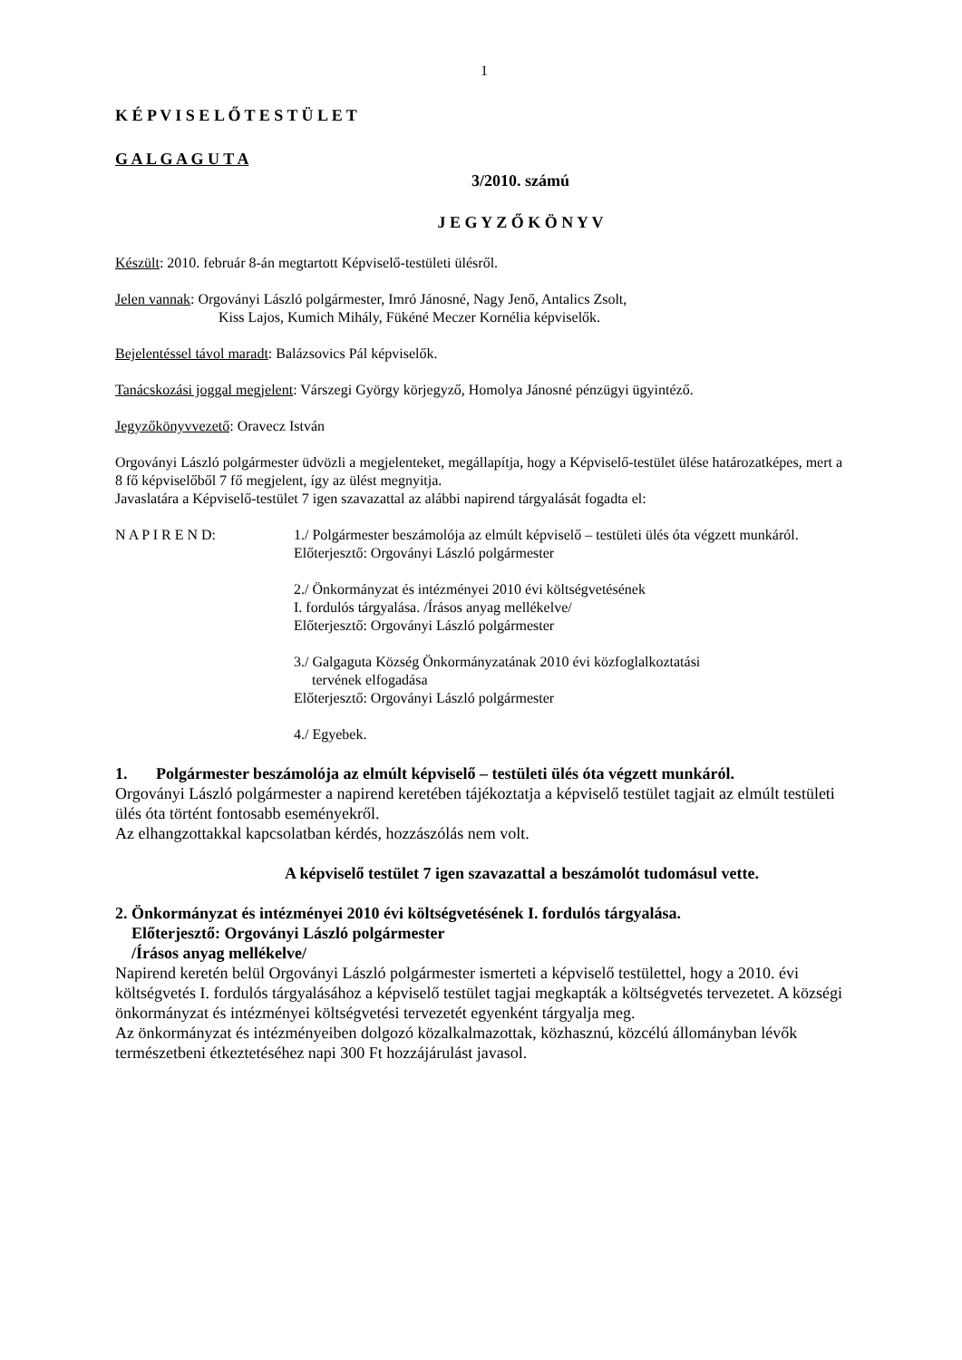1
K É P V I S E L Ő T E S T Ü L E T
G A L G A G U T A
3/2010. számú
J E G Y Z Ő K Ö N Y V
Készült: 2010. február 8-án megtartott Képviselő-testületi ülésről.
Jelen vannak: Orgoványi László polgármester, Imró Jánosné, Nagy Jenő, Antalics Zsolt,
Kiss Lajos, Kumich Mihály, Fükéné Meczer Kornélia képviselők.
Bejelentéssel távol maradt: Balázsovics Pál képviselők.
Tanácskozási joggal megjelent: Várszegi György körjegyző, Homolya Jánosné pénzügyi ügyintéző.
Jegyzőkönyvvezető: Oravecz István
Orgoványi László polgármester üdvözli a megjelenteket, megállapítja, hogy a Képviselő-testület ülése határozatképes, mert a 8 fő képviselőből 7 fő megjelent, így az ülést megnyitja.
Javaslatára a Képviselő-testület 7 igen szavazattal az alábbi napirend tárgyalását fogadta el:
N A P I R E N D: 1./ Polgármester beszámolója az elmúlt képviselő – testületi ülés óta végzett munkáról.
Előterjesztő: Orgoványi László polgármester
2./ Önkormányzat és intézményei 2010 évi költségvetésének
I. fordulós tárgyalása. /Írásos anyag mellékelve/
Előterjesztő: Orgoványi László polgármester
3./ Galgaguta Község Önkormányzatának 2010 évi közfoglalkoztatási
tervének elfogadása
Előterjesztő: Orgoványi László polgármester
4./ Egyebek.
1. Polgármester beszámolója az elmúlt képviselő – testületi ülés óta végzett munkáról.
Orgoványi László polgármester a napirend keretében tájékoztatja a képviselő testület tagjait az elmúlt testületi ülés óta történt fontosabb eseményekről.
Az elhangzottakkal kapcsolatban kérdés, hozzászólás nem volt.
A képviselő testület 7 igen szavazattal a beszámolót tudomásul vette.
2. Önkormányzat és intézményei 2010 évi költségvetésének I. fordulós tárgyalása.
Előterjesztő: Orgoványi László polgármester
/Írásos anyag mellékelve/
Napirend keretén belül Orgoványi László polgármester ismerteti a képviselő testülettel, hogy a 2010. évi költségvetés I. fordulós tárgyalásához a képviselő testület tagjai megkapták a költségvetés tervezetet. A községi önkormányzat és intézményei költségvetési tervezetét egyenként tárgyalja meg.
Az önkormányzat és intézményeiben dolgozó közalkalmazottak, közhasznú, közcélú állományban lévők természetbeni étkeztetéséhez napi 300 Ft hozzájárulást javasol.